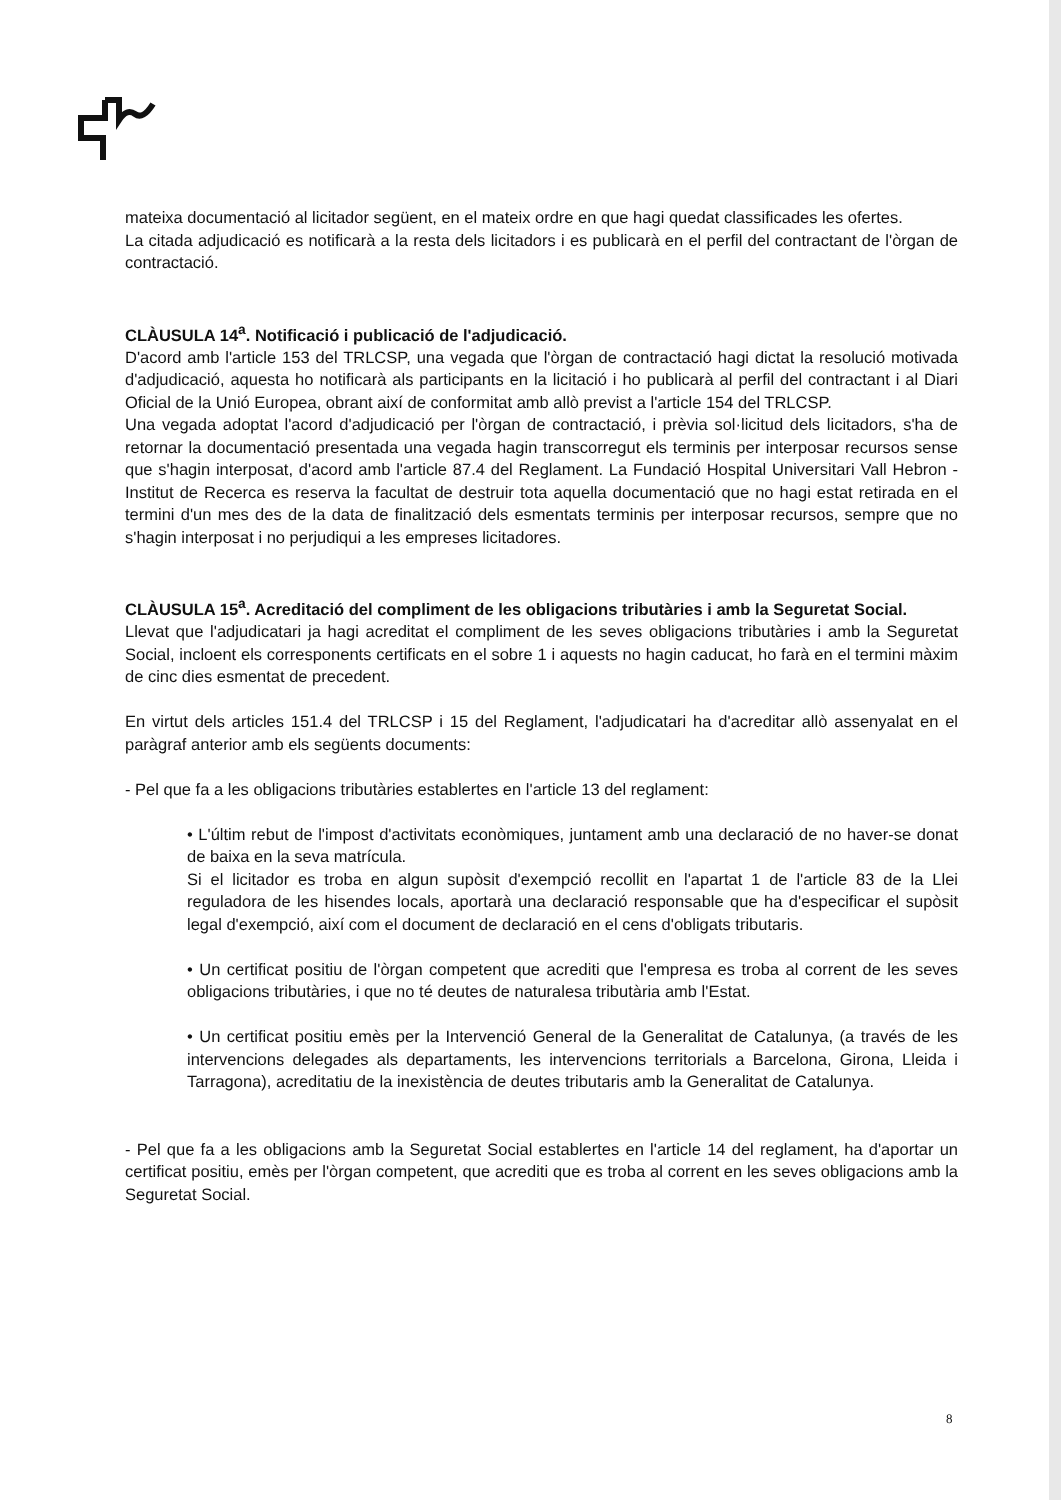mateixa documentació al licitador següent, en el mateix ordre en que hagi quedat classificades les ofertes.
La citada adjudicació es notificarà a la resta dels licitadors i es publicarà en el perfil del contractant de l'òrgan de contractació.
CLÀUSULA 14<sup>a</sup>. Notificació i publicació de l'adjudicació.
D'acord amb l'article 153 del TRLCSP, una vegada que l'òrgan de contractació hagi dictat la resolució motivada d'adjudicació, aquesta ho notificarà als participants en la licitació i ho publicarà al perfil del contractant i al Diari Oficial de la Unió Europea, obrant així de conformitat amb allò previst a l'article 154 del TRLCSP.
Una vegada adoptat l'acord d'adjudicació per l'òrgan de contractació, i prèvia sol·licitud dels licitadors, s'ha de retornar la documentació presentada una vegada hagin transcorregut els terminis per interposar recursos sense que s'hagin interposat, d'acord amb l'article 87.4 del Reglament. La Fundació Hospital Universitari Vall Hebron -Institut de Recerca es reserva la facultat de destruir tota aquella documentació que no hagi estat retirada en el termini d'un mes des de la data de finalització dels esmentats terminis per interposar recursos, sempre que no s'hagin interposat i no perjudiqui a les empreses licitadores.
CLÀUSULA 15<sup>a</sup>. Acreditació del compliment de les obligacions tributàries i amb la Seguretat Social.
Llevat que l'adjudicatari ja hagi acreditat el compliment de les seves obligacions tributàries i amb la Seguretat Social, incloent els corresponents certificats en el sobre 1 i aquests no hagin caducat, ho farà en el termini màxim de cinc dies esmentat de precedent.
En virtut dels articles 151.4 del TRLCSP i 15 del Reglament, l'adjudicatari ha d'acreditar allò assenyalat en el paràgraf anterior amb els següents documents:
- Pel que fa a les obligacions tributàries establertes en l'article 13 del reglament:
• L'últim rebut de l'impost d'activitats econòmiques, juntament amb una declaració de no haver-se donat de baixa en la seva matrícula.
Si el licitador es troba en algun supòsit d'exempció recollit en l'apartat 1 de l'article 83 de la Llei reguladora de les hisendes locals, aportarà una declaració responsable que ha d'especificar el supòsit legal d'exempció, així com el document de declaració en el cens d'obligats tributaris.
• Un certificat positiu de l'òrgan competent que acrediti que l'empresa es troba al corrent de les seves obligacions tributàries, i que no té deutes de naturalesa tributària amb l'Estat.
• Un certificat positiu emès per la Intervenció General de la Generalitat de Catalunya, (a través de les intervencions delegades als departaments, les intervencions territorials a Barcelona, Girona, Lleida i Tarragona), acreditatiu de la inexistència de deutes tributaris amb la Generalitat de Catalunya.
- Pel que fa a les obligacions amb la Seguretat Social establertes en l'article 14 del reglament, ha d'aportar un certificat positiu, emès per l'òrgan competent, que acrediti que es troba al corrent en les seves obligacions amb la Seguretat Social.
8